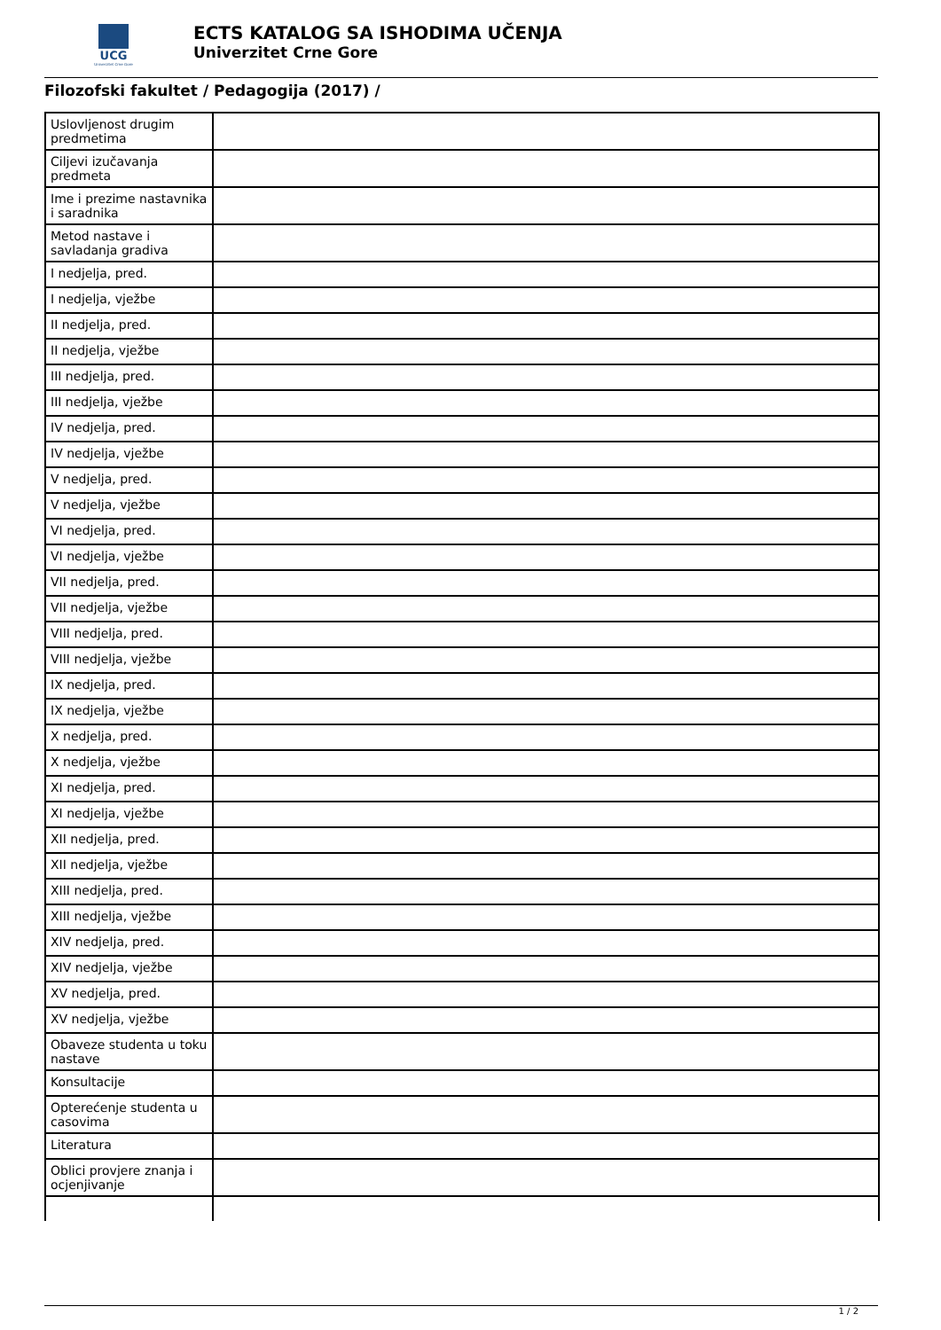UCG
Univerzitet Crne Gore
ECTS KATALOG SA ISHODIMA UČENJA
Univerzitet Crne Gore
Filozofski fakultet / Pedagogija (2017) /
| Uslovljenost drugim predmetima | |
| Ciljevi izučavanja predmeta | |
| Ime i prezime nastavnika i saradnika | |
| Metod nastave i savladanja gradiva | |
| I nedjelja, pred. | |
| I nedjelja, vježbe | |
| II nedjelja, pred. | |
| II nedjelja, vježbe | |
| III nedjelja, pred. | |
| III nedjelja, vježbe | |
| IV nedjelja, pred. | |
| IV nedjelja, vježbe | |
| V nedjelja, pred. | |
| V nedjelja, vježbe | |
| VI nedjelja, pred. | |
| VI nedjelja, vježbe | |
| VII nedjelja, pred. | |
| VII nedjelja, vježbe | |
| VIII nedjelja, pred. | |
| VIII nedjelja, vježbe | |
| IX nedjelja, pred. | |
| IX nedjelja, vježbe | |
| X nedjelja, pred. | |
| X nedjelja, vježbe | |
| XI nedjelja, pred. | |
| XI nedjelja, vježbe | |
| XII nedjelja, pred. | |
| XII nedjelja, vježbe | |
| XIII nedjelja, pred. | |
| XIII nedjelja, vježbe | |
| XIV nedjelja, pred. | |
| XIV nedjelja, vježbe | |
| XV nedjelja, pred. | |
| XV nedjelja, vježbe | |
| Obaveze studenta u toku nastave | |
| Konsultacije | |
| Opterećenje studenta u casovima | |
| Literatura | |
| Oblici provjere znanja i ocjenjivanje | |
1 / 2